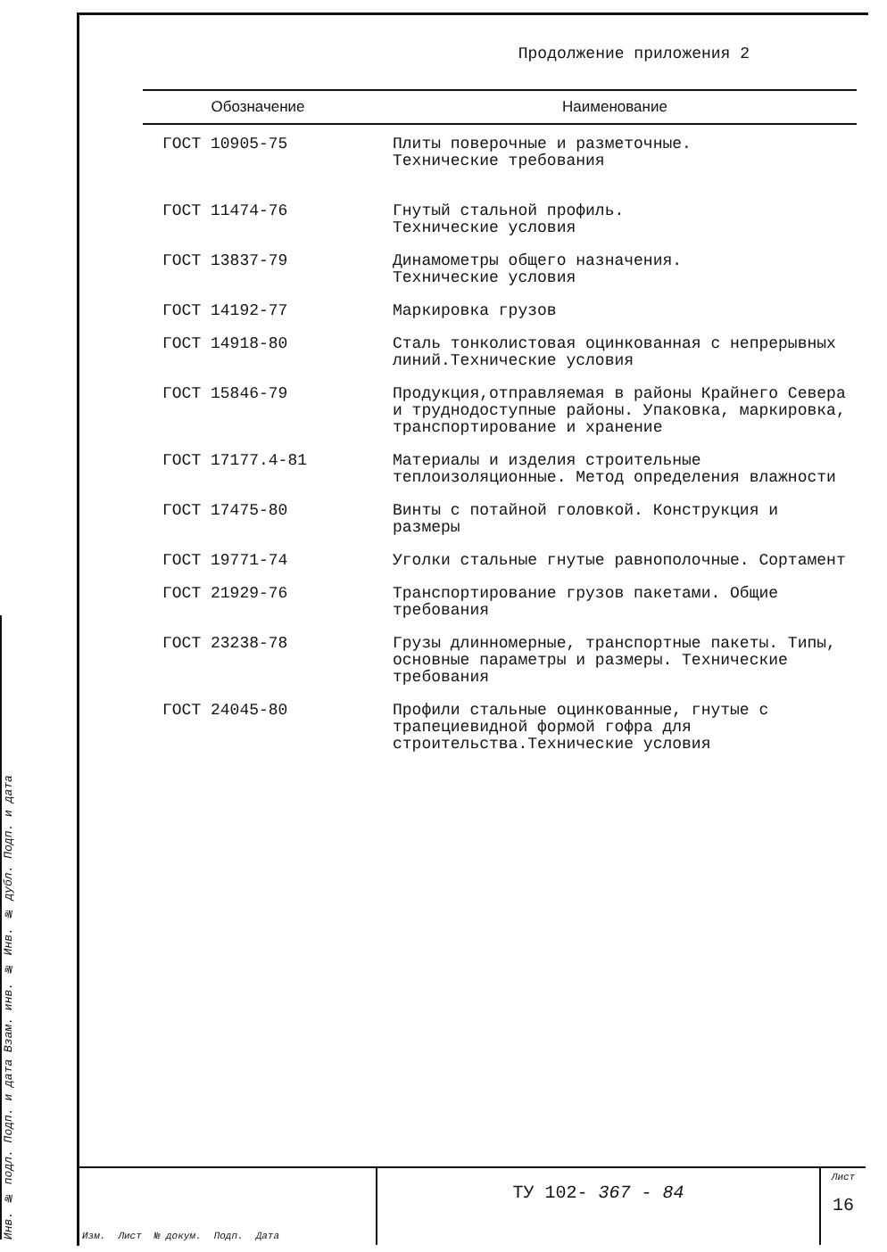Инв. № подл. Подп. и дата Взам. инв. № Инв. № дубл. Подп. и дата
Продолжение приложения 2
| Обозначение | Наименование |
| --- | --- |
| ГОСТ 10905-75 | Плиты поверочные и разметочные. Технические требования |
| ГОСТ 11474-76 | Гнутый стальной профиль. Технические условия |
| ГОСТ 13837-79 | Динамометры общего назначения. Технические условия |
| ГОСТ 14192-77 | Маркировка грузов |
| ГОСТ 14918-80 | Сталь тонколистовая оцинкованная с непрерывных линий.Технические условия |
| ГОСТ 15846-79 | Продукция,отправляемая в районы Крайнего Севера и труднодоступные районы. Упаковка, маркировка, транспортирование и хранение |
| ГОСТ 17177.4-81 | Материалы и изделия строительные теплоизоляционные. Метод определения влажности |
| ГОСТ 17475-80 | Винты с потайной головкой. Конструкция и размеры |
| ГОСТ 19771-74 | Уголки стальные гнутые равнополочные. Сортамент |
| ГОСТ 21929-76 | Транспортирование грузов пакетами. Общие требования |
| ГОСТ 23238-78 | Грузы длинномерные, транспортные пакеты. Типы, основные параметры и размеры. Технические требования |
| ГОСТ 24045-80 | Профили стальные оцинкованные, гнутые с трапециевидной формой гофра для строительства.Технические условия |
Изм. Лист № докум. Подп. Дата
ТУ 102- 367 - 84
Лист
16